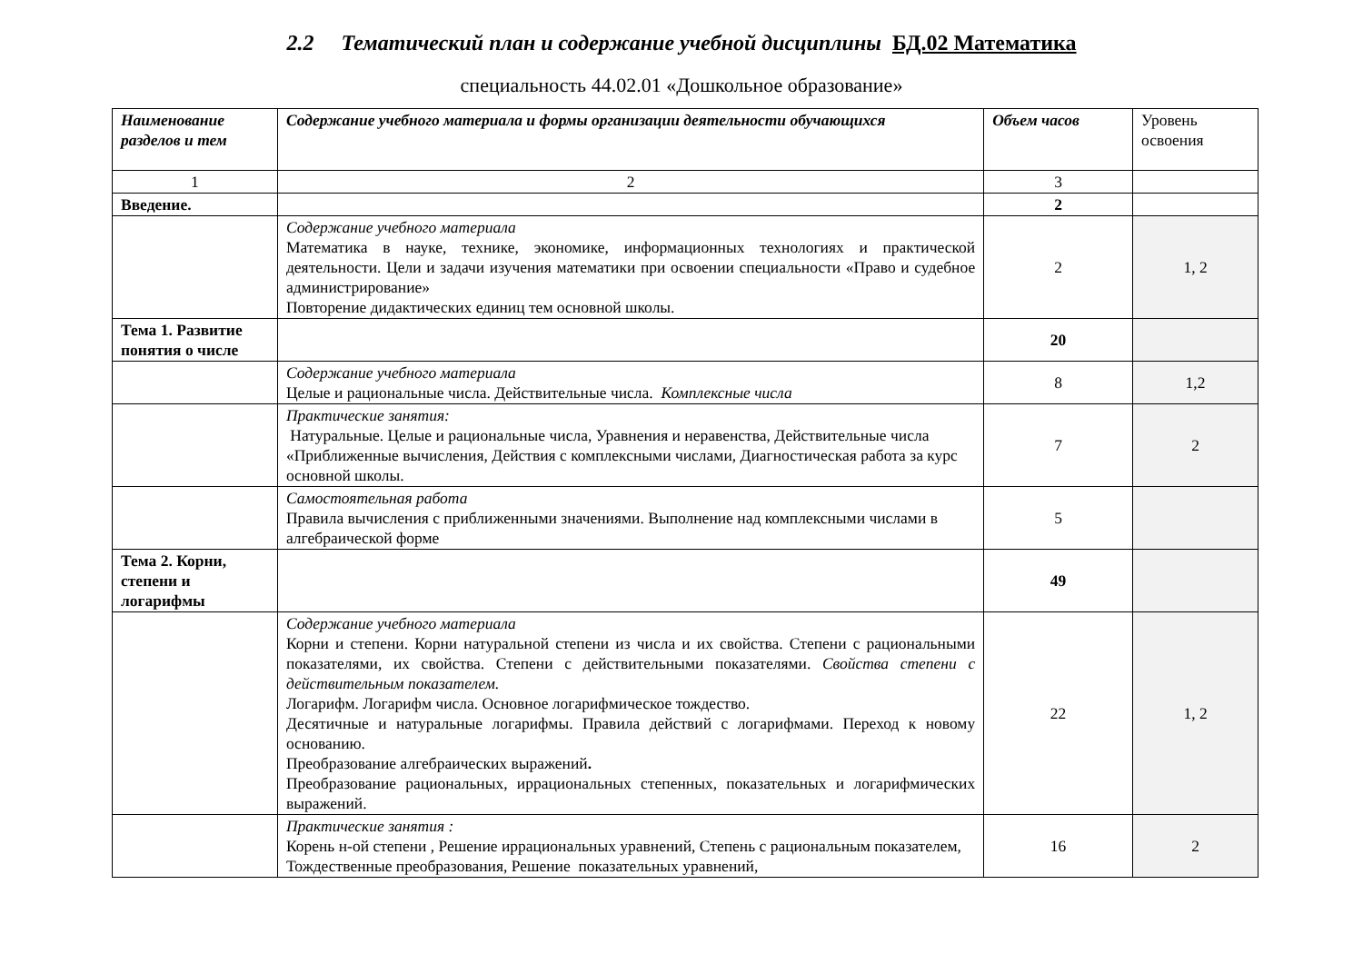2.2 Тематический план и содержание учебной дисциплины БД.02 Математика
специальность 44.02.01 «Дошкольное образование»
| Наименование разделов и тем | Содержание учебного материала и формы организации деятельности обучающихся | Объем часов | Уровень освоения |
| 1 | 2 | 3 | |
| Введение. | | 2 | |
| | Содержание учебного материала Математика в науке, технике, экономике, информационных технологиях и практической деятельности. Цели и задачи изучения математики при освоении специальности «Право и судебное администрирование» Повторение дидактических единиц тем основной школы. | 2 | 1, 2 |
| Тема 1. Развитие понятия о числе | | 20 | |
| | Содержание учебного материала Целые и рациональные числа. Действительные числа. Комплексные числа | 8 | 1,2 |
| | Практические занятия: Натуральные. Целые и рациональные числа, Уравнения и неравенства, Действительные числа «Приближенные вычисления, Действия с комплексными числами, Диагностическая работа за курс основной школы. | 7 | 2 |
| | Самостоятельная работа Правила вычисления с приближенными значениями. Выполнение над комплексными числами в алгебраической форме | 5 | |
| Тема 2. Корни, степени и логарифмы | | 49 | |
| | Содержание учебного материала Корни и степени. Корни натуральной степени из числа и их свойства. Степени с рациональными показателями, их свойства. Степени с действительными показателями. Свойства степени с действительным показателем. Логарифм. Логарифм числа. Основное логарифмическое тождество. Десятичные и натуральные логарифмы. Правила действий с логарифмами. Переход к новому основанию. Преобразование алгебраических выражений . Преобразование рациональных, иррациональных степенных, показательных и логарифмических выражений. | 22 | 1, 2 |
| | Практические занятия : Корень н-ой степени , Решение иррациональных уравнений, Степень с рациональным показателем, Тождественные преобразования, Решение показательных уравнений, | 16 | 2 |